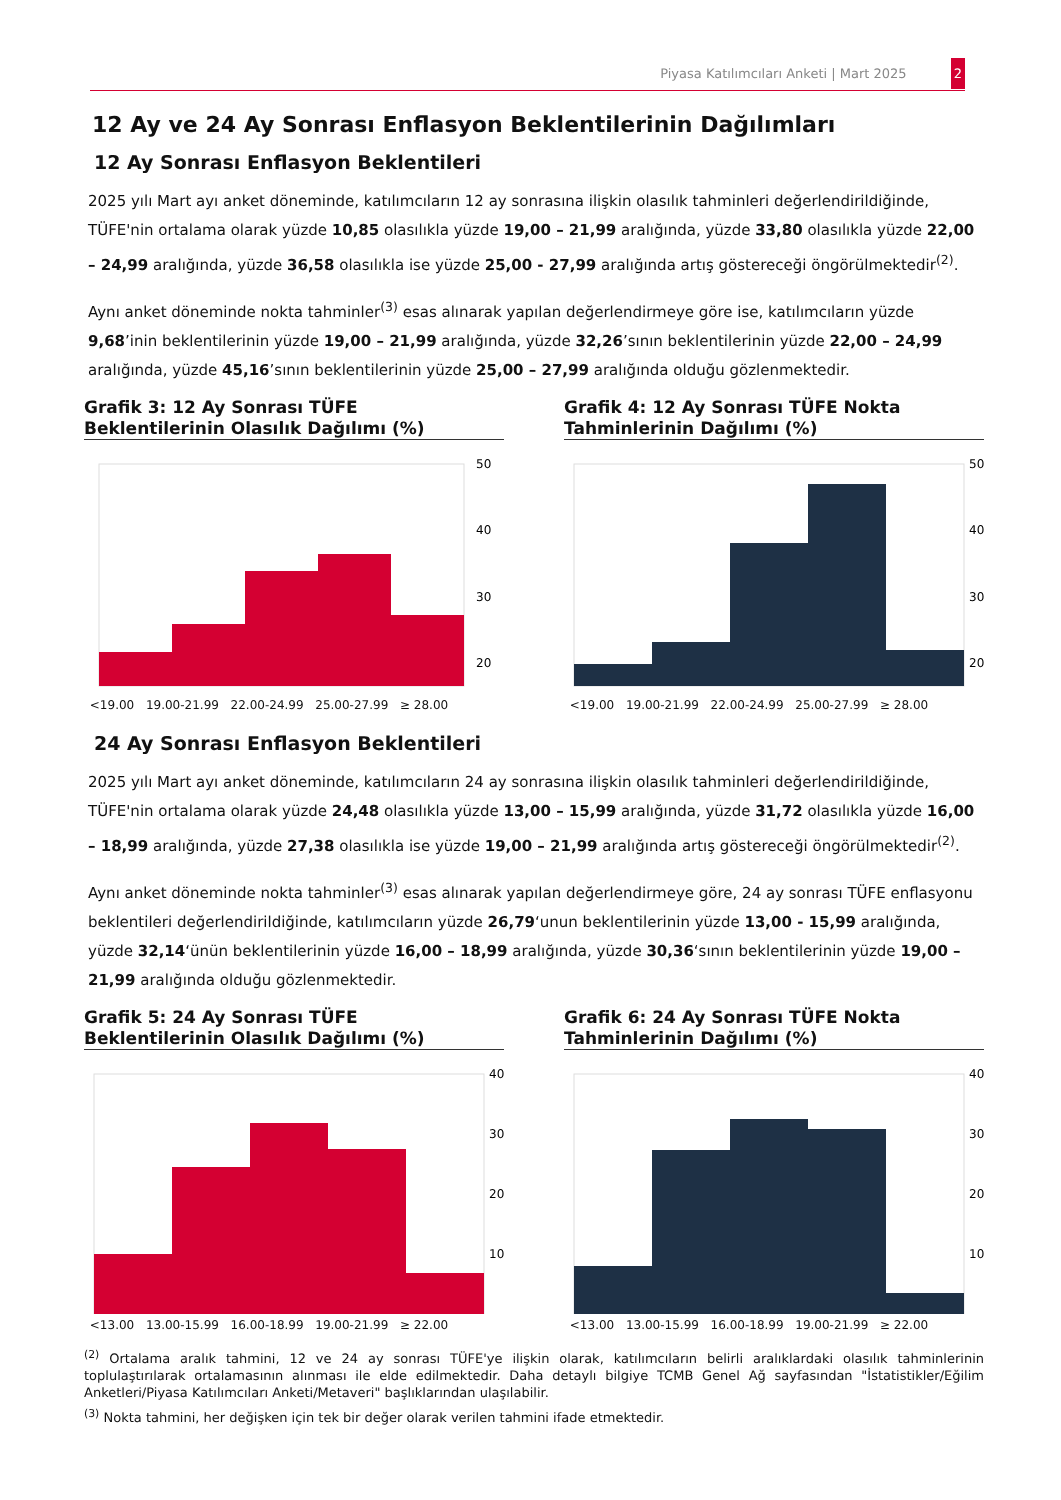Piyasa Katılımcıları Anketi | Mart 2025 2
12 Ay ve 24 Ay Sonrası Enflasyon Beklentilerinin Dağılımları
12 Ay Sonrası Enflasyon Beklentileri
2025 yılı Mart ayı anket döneminde, katılımcıların 12 ay sonrasına ilişkin olasılık tahminleri değerlendirildiğinde, TÜFE'nin ortalama olarak yüzde 10,85 olasılıkla yüzde 19,00 – 21,99 aralığında, yüzde 33,80 olasılıkla yüzde 22,00 – 24,99 aralığında, yüzde 36,58 olasılıkla ise yüzde 25,00 - 27,99 aralığında artış göstereceği öngörülmektedir<sup>(2)</sup>.
Aynı anket döneminde nokta tahminler<sup>(3)</sup> esas alınarak yapılan değerlendirmeye göre ise, katılımcıların yüzde 9,68’inin beklentilerinin yüzde 19,00 – 21,99 aralığında, yüzde 32,26’sının beklentilerinin yüzde 22,00 – 24,99 aralığında, yüzde 45,16’sının beklentilerinin yüzde 25,00 – 27,99 aralığında olduğu gözlenmektedir.
Grafik 3: 12 Ay Sonrası TÜFE Beklentilerinin Olasılık Dağılımı (%)
50
40
30
20
<19.00 19.00-21.99 22.00-24.99 25.00-27.99 ≥ 28.00
Grafik 4: 12 Ay Sonrası TÜFE Nokta Tahminlerinin Dağılımı (%)
50
40
30
20
<19.00 19.00-21.99 22.00-24.99 25.00-27.99 ≥ 28.00
24 Ay Sonrası Enflasyon Beklentileri
2025 yılı Mart ayı anket döneminde, katılımcıların 24 ay sonrasına ilişkin olasılık tahminleri değerlendirildiğinde, TÜFE'nin ortalama olarak yüzde 24,48 olasılıkla yüzde 13,00 – 15,99 aralığında, yüzde 31,72 olasılıkla yüzde 16,00 – 18,99 aralığında, yüzde 27,38 olasılıkla ise yüzde 19,00 – 21,99 aralığında artış göstereceği öngörülmektedir<sup>(2)</sup>.
Aynı anket döneminde nokta tahminler<sup>(3)</sup> esas alınarak yapılan değerlendirmeye göre, 24 ay sonrası TÜFE enflasyonu beklentileri değerlendirildiğinde, katılımcıların yüzde 26,79‘unun beklentilerinin yüzde 13,00 - 15,99 aralığında, yüzde 32,14‘ünün beklentilerinin yüzde 16,00 – 18,99 aralığında, yüzde 30,36‘sının beklentilerinin yüzde 19,00 – 21,99 aralığında olduğu gözlenmektedir.
Grafik 5: 24 Ay Sonrası TÜFE Beklentilerinin Olasılık Dağılımı (%)
40
30
20
10
<13.00 13.00-15.99 16.00-18.99 19.00-21.99 ≥ 22.00
Grafik 6: 24 Ay Sonrası TÜFE Nokta Tahminlerinin Dağılımı (%)
40
30
20
10
<13.00 13.00-15.99 16.00-18.99 19.00-21.99 ≥ 22.00
<sup>(2)</sup> Ortalama aralık tahmini, 12 ve 24 ay sonrası TÜFE'ye ilişkin olarak, katılımcıların belirli aralıklardaki olasılık tahminlerinin toplulaştırılarak ortalamasının alınması ile elde edilmektedir. Daha detaylı bilgiye TCMB Genel Ağ sayfasından "İstatistikler/Eğilim Anketleri/Piyasa Katılımcıları Anketi/Metaveri" başlıklarından ulaşılabilir.
<sup>(3)</sup> Nokta tahmini, her değişken için tek bir değer olarak verilen tahmini ifade etmektedir.